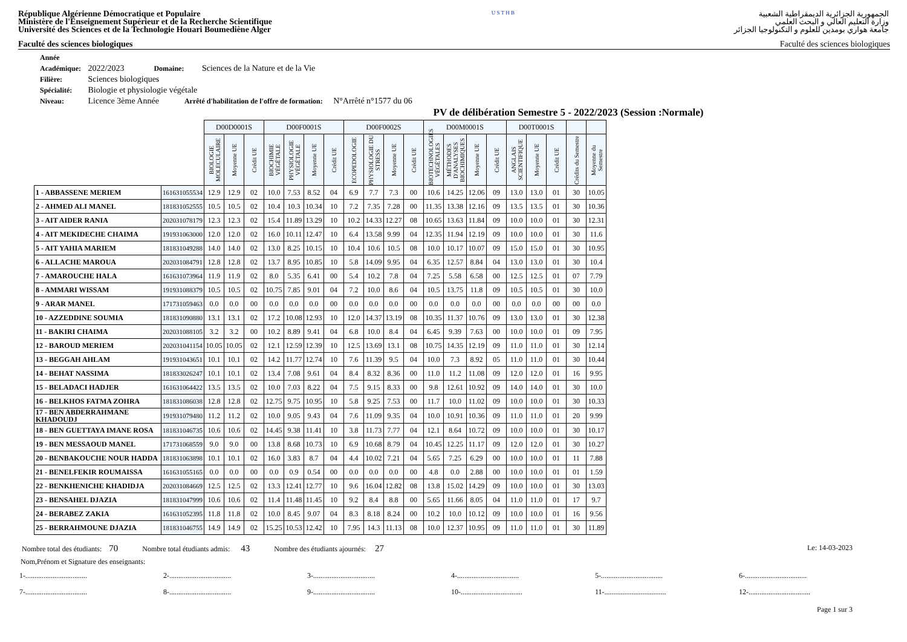République Algérienne Démocratique et Populaire
Ministère de l'Enseignement Supérieur et de la Recherche Scientifique
Université des Sciences et de la Technologie Houari Boumediène Alger
U S T H B
الجمهورية الجزائرية الديمقراطية الشعبية
وزارة التعليم العالي و البحث العلمي
جامعة هواري بومدين للعلوم و التكنولوجيا الجزائر
Faculté des sciences biologiques Faculté des sciences biologiques
Année Académique: 2022/2023 Domaine: Sciences de la Nature et de la Vie
Filière: Sciences biologiques
Spécialité: Biologie et physiologie végétale
Niveau: Licence 3ème Année Arrêté d'habilitation de l'offre de formation: N°Arrêté n°1577 du 06
PV de délibération Semestre 5 - 2022/2023 (Session :Normale)
| | | D00D0001S | | | D00F0001S | | | | D00F0002S | | | | D00M0001S | | | | D00T0001S | | | | |
| | | BIOLOGIE MOLECULAIRE | Moyenne UE | Crédit UE | BIOCHIMIE VÉGÉTALE | PHYSIOLOGIE VÉGÉTALE | Moyenne UE | Crédit UE | ECOPEDOLOGIE | PHYSIOLOGIE DU STRESS | Moyenne UE | Crédit UE | BIOTECHNOLOGIES VÉGÉTALES | MÉTHODES D'ANALYSES BIOCHIMIQUES | Moyenne UE | Crédit UE | ANGLAIS SCIENTIFIQUE | Moyenne UE | Crédit UE | Crédits du Semestre | Moyenne du Semestre |
| 1 - ABBASSENE MERIEM | 161631055534 | 12.9 | 12.9 | 02 | 10.0 | 7.53 | 8.52 | 04 | 6.9 | 7.7 | 7.3 | 00 | 10.6 | 14.25 | 12.06 | 09 | 13.0 | 13.0 | 01 | 30 | 10.05 |
| 2 - AHMED ALI MANEL | 181831052555 | 10.5 | 10.5 | 02 | 10.4 | 10.3 | 10.34 | 10 | 7.2 | 7.35 | 7.28 | 00 | 11.35 | 13.38 | 12.16 | 09 | 13.5 | 13.5 | 01 | 30 | 10.36 |
| 3 - AIT AIDER RANIA | 202031078179 | 12.3 | 12.3 | 02 | 15.4 | 11.89 | 13.29 | 10 | 10.2 | 14.33 | 12.27 | 08 | 10.65 | 13.63 | 11.84 | 09 | 10.0 | 10.0 | 01 | 30 | 12.31 |
| 4 - AIT MEKIDECHE CHAIMA | 191931063000 | 12.0 | 12.0 | 02 | 16.0 | 10.11 | 12.47 | 10 | 6.4 | 13.58 | 9.99 | 04 | 12.35 | 11.94 | 12.19 | 09 | 10.0 | 10.0 | 01 | 30 | 11.6 |
| 5 - AIT YAHIA MARIEM | 181831049288 | 14.0 | 14.0 | 02 | 13.0 | 8.25 | 10.15 | 10 | 10.4 | 10.6 | 10.5 | 08 | 10.0 | 10.17 | 10.07 | 09 | 15.0 | 15.0 | 01 | 30 | 10.95 |
| 6 - ALLACHE MAROUA | 202031084791 | 12.8 | 12.8 | 02 | 13.7 | 8.95 | 10.85 | 10 | 5.8 | 14.09 | 9.95 | 04 | 6.35 | 12.57 | 8.84 | 04 | 13.0 | 13.0 | 01 | 30 | 10.4 |
| 7 - AMAROUCHE HALA | 161631073964 | 11.9 | 11.9 | 02 | 8.0 | 5.35 | 6.41 | 00 | 5.4 | 10.2 | 7.8 | 04 | 7.25 | 5.58 | 6.58 | 00 | 12.5 | 12.5 | 01 | 07 | 7.79 |
| 8 - AMMARI WISSAM | 191931088379 | 10.5 | 10.5 | 02 | 10.75 | 7.85 | 9.01 | 04 | 7.2 | 10.0 | 8.6 | 04 | 10.5 | 13.75 | 11.8 | 09 | 10.5 | 10.5 | 01 | 30 | 10.0 |
| 9 - ARAR MANEL | 171731059463 | 0.0 | 0.0 | 00 | 0.0 | 0.0 | 0.0 | 00 | 0.0 | 0.0 | 0.0 | 00 | 0.0 | 0.0 | 0.0 | 00 | 0.0 | 0.0 | 00 | 00 | 0.0 |
| 10 - AZZEDDINE SOUMIA | 181831090880 | 13.1 | 13.1 | 02 | 17.2 | 10.08 | 12.93 | 10 | 12.0 | 14.37 | 13.19 | 08 | 10.35 | 11.37 | 10.76 | 09 | 13.0 | 13.0 | 01 | 30 | 12.38 |
| 11 - BAKIRI CHAIMA | 202031088105 | 3.2 | 3.2 | 00 | 10.2 | 8.89 | 9.41 | 04 | 6.8 | 10.0 | 8.4 | 04 | 6.45 | 9.39 | 7.63 | 00 | 10.0 | 10.0 | 01 | 09 | 7.95 |
| 12 - BAROUD MERIEM | 202031041154 | 10.05 | 10.05 | 02 | 12.1 | 12.59 | 12.39 | 10 | 12.5 | 13.69 | 13.1 | 08 | 10.75 | 14.35 | 12.19 | 09 | 11.0 | 11.0 | 01 | 30 | 12.14 |
| 13 - BEGGAH AHLAM | 191931043651 | 10.1 | 10.1 | 02 | 14.2 | 11.77 | 12.74 | 10 | 7.6 | 11.39 | 9.5 | 04 | 10.0 | 7.3 | 8.92 | 05 | 11.0 | 11.0 | 01 | 30 | 10.44 |
| 14 - BEHAT NASSIMA | 181833026247 | 10.1 | 10.1 | 02 | 13.4 | 7.08 | 9.61 | 04 | 8.4 | 8.32 | 8.36 | 00 | 11.0 | 11.2 | 11.08 | 09 | 12.0 | 12.0 | 01 | 16 | 9.95 |
| 15 - BELADACI HADJER | 161631064422 | 13.5 | 13.5 | 02 | 10.0 | 7.03 | 8.22 | 04 | 7.5 | 9.15 | 8.33 | 00 | 9.8 | 12.61 | 10.92 | 09 | 14.0 | 14.0 | 01 | 30 | 10.0 |
| 16 - BELKHOS FATMA ZOHRA | 181831086038 | 12.8 | 12.8 | 02 | 12.75 | 9.75 | 10.95 | 10 | 5.8 | 9.25 | 7.53 | 00 | 11.7 | 10.0 | 11.02 | 09 | 10.0 | 10.0 | 01 | 30 | 10.33 |
| 17 - BEN ABDERRAHMANE KHADOUDJ | 191931079480 | 11.2 | 11.2 | 02 | 10.0 | 9.05 | 9.43 | 04 | 7.6 | 11.09 | 9.35 | 04 | 10.0 | 10.91 | 10.36 | 09 | 11.0 | 11.0 | 01 | 20 | 9.99 |
| 18 - BEN GUETTAYA IMANE ROSA | 181831046735 | 10.6 | 10.6 | 02 | 14.45 | 9.38 | 11.41 | 10 | 3.8 | 11.73 | 7.77 | 04 | 12.1 | 8.64 | 10.72 | 09 | 10.0 | 10.0 | 01 | 30 | 10.17 |
| 19 - BEN MESSAOUD MANEL | 171731068559 | 9.0 | 9.0 | 00 | 13.8 | 8.68 | 10.73 | 10 | 6.9 | 10.68 | 8.79 | 04 | 10.45 | 12.25 | 11.17 | 09 | 12.0 | 12.0 | 01 | 30 | 10.27 |
| 20 - BENBAKOUCHE NOUR HADDA | 181831063898 | 10.1 | 10.1 | 02 | 16.0 | 3.83 | 8.7 | 04 | 4.4 | 10.02 | 7.21 | 04 | 5.65 | 7.25 | 6.29 | 00 | 10.0 | 10.0 | 01 | 11 | 7.88 |
| 21 - BENELFEKIR ROUMAISSA | 161631055165 | 0.0 | 0.0 | 00 | 0.0 | 0.9 | 0.54 | 00 | 0.0 | 0.0 | 0.0 | 00 | 4.8 | 0.0 | 2.88 | 00 | 10.0 | 10.0 | 01 | 01 | 1.59 |
| 22 - BENKHENICHE KHADIDJA | 202031084669 | 12.5 | 12.5 | 02 | 13.3 | 12.41 | 12.77 | 10 | 9.6 | 16.04 | 12.82 | 08 | 13.8 | 15.02 | 14.29 | 09 | 10.0 | 10.0 | 01 | 30 | 13.03 |
| 23 - BENSAHEL DJAZIA | 181831047999 | 10.6 | 10.6 | 02 | 11.4 | 11.48 | 11.45 | 10 | 9.2 | 8.4 | 8.8 | 00 | 5.65 | 11.66 | 8.05 | 04 | 11.0 | 11.0 | 01 | 17 | 9.7 |
| 24 - BERABEZ ZAKIA | 161631052395 | 11.8 | 11.8 | 02 | 10.0 | 8.45 | 9.07 | 04 | 8.3 | 8.18 | 8.24 | 00 | 10.2 | 10.0 | 10.12 | 09 | 10.0 | 10.0 | 01 | 16 | 9.56 |
| 25 - BERRAHMOUNE DJAZIA | 181831046755 | 14.9 | 14.9 | 02 | 15.25 | 10.53 | 12.42 | 10 | 7.95 | 14.3 | 11.13 | 08 | 10.0 | 12.37 | 10.95 | 09 | 11.0 | 11.0 | 01 | 30 | 11.89 |
Nombre total des étudiants: 70 Nombre total étudiants admis: 43 Nombre des étudiants ajournés: 27 Le: 14-03-2023
Nom,Prénom et Signature des enseignants:
1-.................................. 2-.................................. 3-.................................. 4-.................................. 5-.................................. 6-.................................. 7-.................................. 8-.................................. 9-.................................. 10-.................................. 11-.................................. 12-..................................
Page 1 sur 3